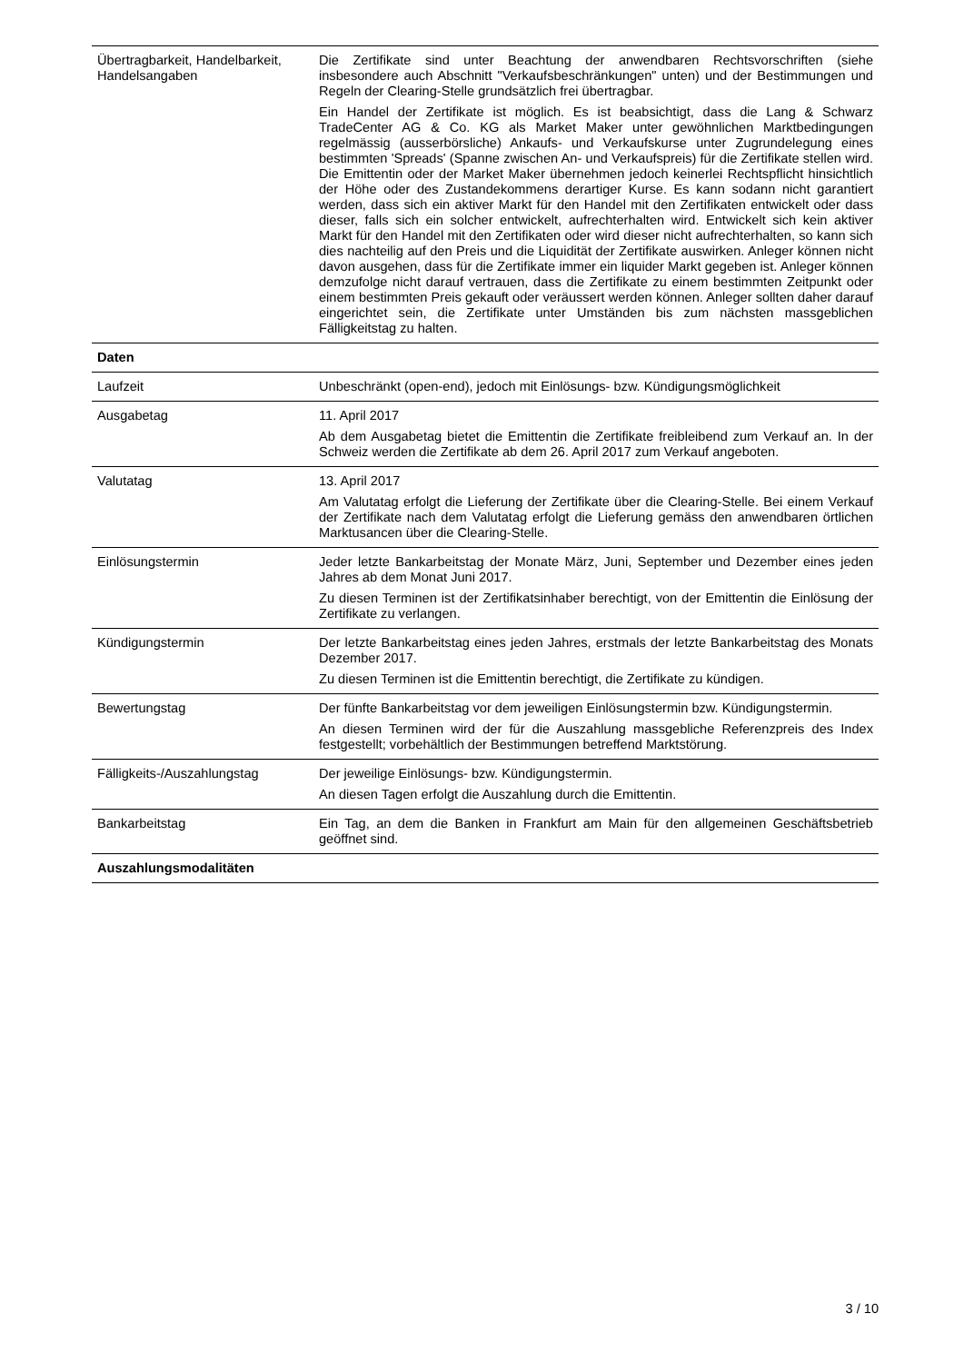| Übertragbarkeit, Handelbarkeit, Handelsangaben | Die Zertifikate sind unter Beachtung der anwendbaren Rechtsvorschriften (siehe insbesondere auch Abschnitt "Verkaufsbeschränkungen" unten) und der Bestimmungen und Regeln der Clearing-Stelle grundsätzlich frei übertragbar. Ein Handel der Zertifikate ist möglich. Es ist beabsichtigt, dass die Lang & Schwarz TradeCenter AG & Co. KG als Market Maker unter gewöhnlichen Marktbedingungen regelmässig (ausserbörsliche) Ankaufs- und Verkaufskurse unter Zugrundelegung eines bestimmten 'Spreads' (Spanne zwischen An- und Verkaufspreis) für die Zertifikate stellen wird. Die Emittentin oder der Market Maker übernehmen jedoch keinerlei Rechtspflicht hinsichtlich der Höhe oder des Zustandekommens derartiger Kurse. Es kann sodann nicht garantiert werden, dass sich ein aktiver Markt für den Handel mit den Zertifikaten entwickelt oder dass dieser, falls sich ein solcher entwickelt, aufrechterhalten wird. Entwickelt sich kein aktiver Markt für den Handel mit den Zertifikaten oder wird dieser nicht aufrechterhalten, so kann sich dies nachteilig auf den Preis und die Liquidität der Zertifikate auswirken. Anleger können nicht davon ausgehen, dass für die Zertifikate immer ein liquider Markt gegeben ist. Anleger können demzufolge nicht darauf vertrauen, dass die Zertifikate zu einem bestimmten Zeitpunkt oder einem bestimmten Preis gekauft oder veräussert werden können. Anleger sollten daher darauf eingerichtet sein, die Zertifikate unter Umständen bis zum nächsten massgeblichen Fälligkeitstag zu halten. |
| Daten | |
| Laufzeit | Unbeschränkt (open-end), jedoch mit Einlösungs- bzw. Kündigungsmöglichkeit |
| Ausgabetag | 11. April 2017 Ab dem Ausgabetag bietet die Emittentin die Zertifikate freibleibend zum Verkauf an. In der Schweiz werden die Zertifikate ab dem 26. April 2017 zum Verkauf angeboten. |
| Valutatag | 13. April 2017 Am Valutatag erfolgt die Lieferung der Zertifikate über die Clearing-Stelle. Bei einem Verkauf der Zertifikate nach dem Valutatag erfolgt die Lieferung gemäss den anwendbaren örtlichen Marktusancen über die Clearing-Stelle. |
| Einlösungstermin | Jeder letzte Bankarbeitstag der Monate März, Juni, September und Dezember eines jeden Jahres ab dem Monat Juni 2017. Zu diesen Terminen ist der Zertifikatsinhaber berechtigt, von der Emittentin die Einlösung der Zertifikate zu verlangen. |
| Kündigungstermin | Der letzte Bankarbeitstag eines jeden Jahres, erstmals der letzte Bankarbeitstag des Monats Dezember 2017. Zu diesen Terminen ist die Emittentin berechtigt, die Zertifikate zu kündigen. |
| Bewertungstag | Der fünfte Bankarbeitstag vor dem jeweiligen Einlösungstermin bzw. Kündigungstermin. An diesen Terminen wird der für die Auszahlung massgebliche Referenzpreis des Index festgestellt; vorbehältlich der Bestimmungen betreffend Marktstörung. |
| Fälligkeits-/Auszahlungstag | Der jeweilige Einlösungs- bzw. Kündigungstermin. An diesen Tagen erfolgt die Auszahlung durch die Emittentin. |
| Bankarbeitstag | Ein Tag, an dem die Banken in Frankfurt am Main für den allgemeinen Geschäftsbetrieb geöffnet sind. |
| Auszahlungsmodalitäten | |
3 / 10